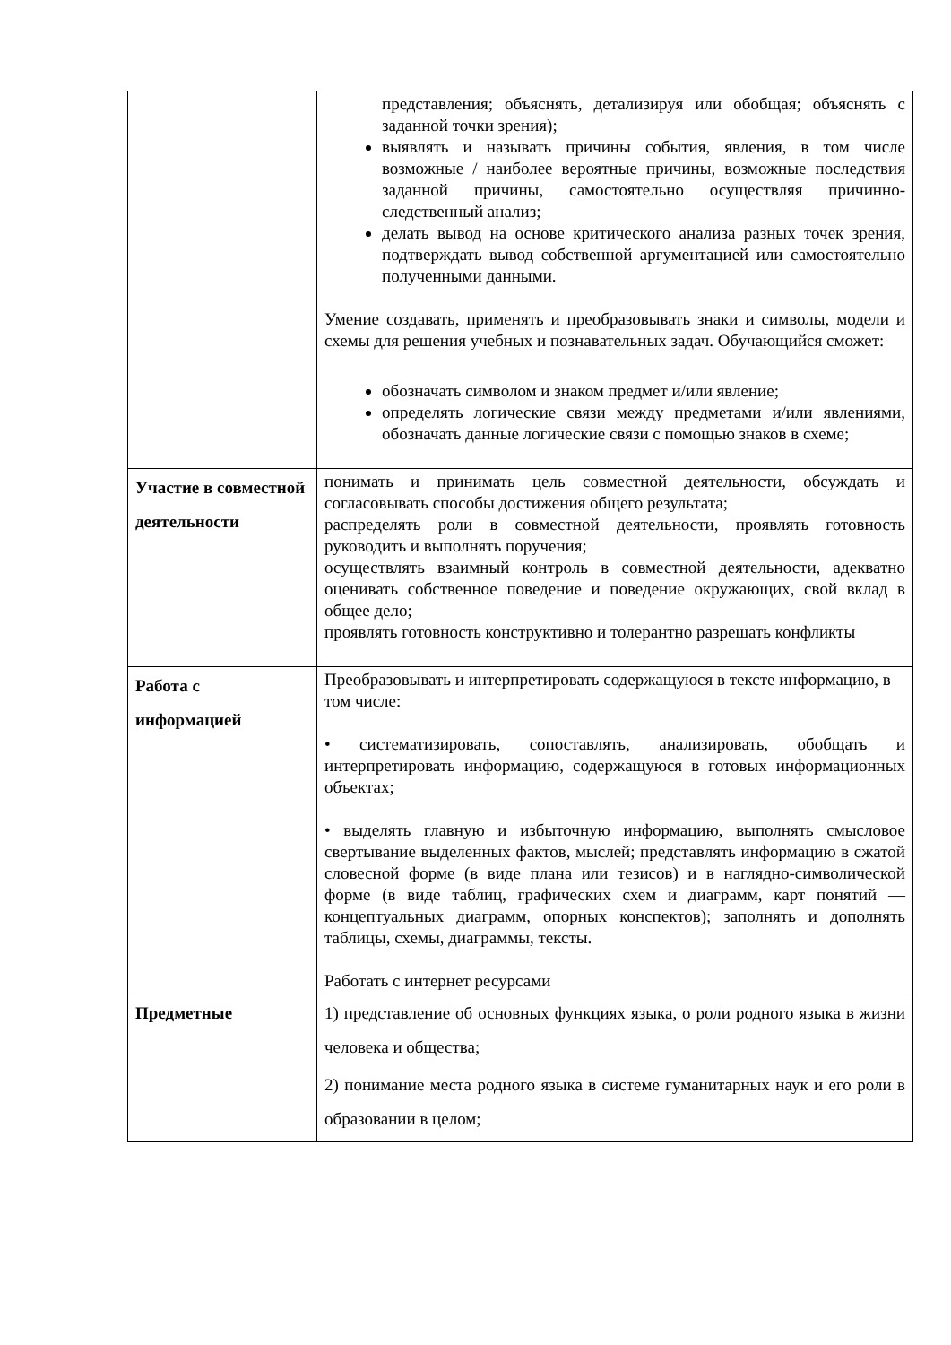| | представления; объяснять, детализируя или обобщая; объяснять с заданной точки зрения); выявлять и называть причины события, явления, в том числе возможные / наиболее вероятные причины, возможные последствия заданной причины, самостоятельно осуществляя причинно-следственный анализ; делать вывод на основе критического анализа разных точек зрения, подтверждать вывод собственной аргументацией или самостоятельно полученными данными. Умение создавать, применять и преобразовывать знаки и символы, модели и схемы для решения учебных и познавательных задач. Обучающийся сможет: обозначать символом и знаком предмет и/или явление; определять логические связи между предметами и/или явлениями, обозначать данные логические связи с помощью знаков в схеме; |
| Участие в совместной деятельности | понимать и принимать цель совместной деятельности, обсуждать и согласовывать способы достижения общего результата; распределять роли в совместной деятельности, проявлять готовность руководить и выполнять поручения; осуществлять взаимный контроль в совместной деятельности, адекватно оценивать собственное поведение и поведение окружающих, свой вклад в общее дело; проявлять готовность конструктивно и толерантно разрешать конфликты |
| Работа с информацией | Преобразовывать и интерпретировать содержащуюся в тексте информацию, в том числе: • систематизировать, сопоставлять, анализировать, обобщать и интерпретировать информацию, содержащуюся в готовых информационных объектах; • выделять главную и избыточную информацию, выполнять смысловое свертывание выделенных фактов, мыслей; представлять информацию в сжатой словесной форме (в виде плана или тезисов) и в наглядно-символической форме (в виде таблиц, графических схем и диаграмм, карт понятий — концептуальных диаграмм, опорных конспектов); заполнять и дополнять таблицы, схемы, диаграммы, тексты. Работать с интернет ресурсами |
| Предметные | 1) представление об основных функциях языка, о роли родного языка в жизни человека и общества; 2) понимание места родного языка в системе гуманитарных наук и его роли в образовании в целом; |